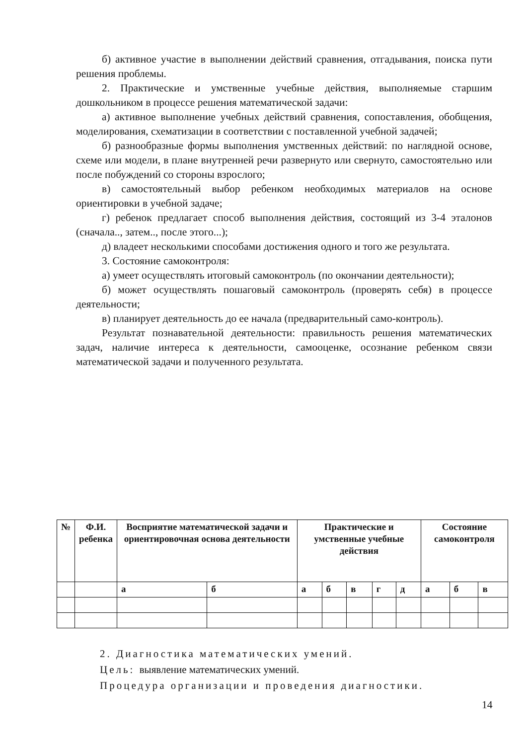б) активное участие в выполнении действий сравнения, отгадывания, поиска пути решения проблемы.
2. Практические и умственные учебные действия, выполняемые старшим дошкольником в процессе решения математической задачи:
а) активное выполнение учебных действий сравнения, сопоставления, обобщения, моделирования, схематизации в соответствии с поставленной учебной задачей;
б) разнообразные формы выполнения умственных действий: по наглядной основе, схеме или модели, в плане внутренней речи развернуто или свернуто, самостоятельно или после побуждений со стороны взрослого;
в) самостоятельный выбор ребенком необходимых материалов на основе ориентировки в учебной задаче;
г) ребенок предлагает способ выполнения действия, состоящий из 3-4 эталонов (сначала.., затем.., после этого...);
д) владеет несколькими способами достижения одного и того же результата.
3. Состояние самоконтроля:
а) умеет осуществлять итоговый самоконтроль (по окончании деятельности);
б) может осуществлять пошаговый самоконтроль (проверять себя) в процессе деятельности;
в) планирует деятельность до ее начала (предварительный само-контроль).
Результат познавательной деятельности: правильность решения математических задач, наличие интереса к деятельности, самооценке, осознание ребенком связи математической задачи и полученного результата.
| № | Ф.И. ребенка | Восприятие математической задачи и ориентировочная основа деятельности | | Практические и умственные учебные действия | | | | | Состояние самоконтроля | | |
| --- | --- | --- | --- | --- | --- | --- | --- | --- | --- | --- | --- |
| | | а | б | а | б | в | г | д | а | б | в |
2. Диагностика математических умений.
Цель: выявление математических умений.
Процедура организации и проведения диагностики.
14